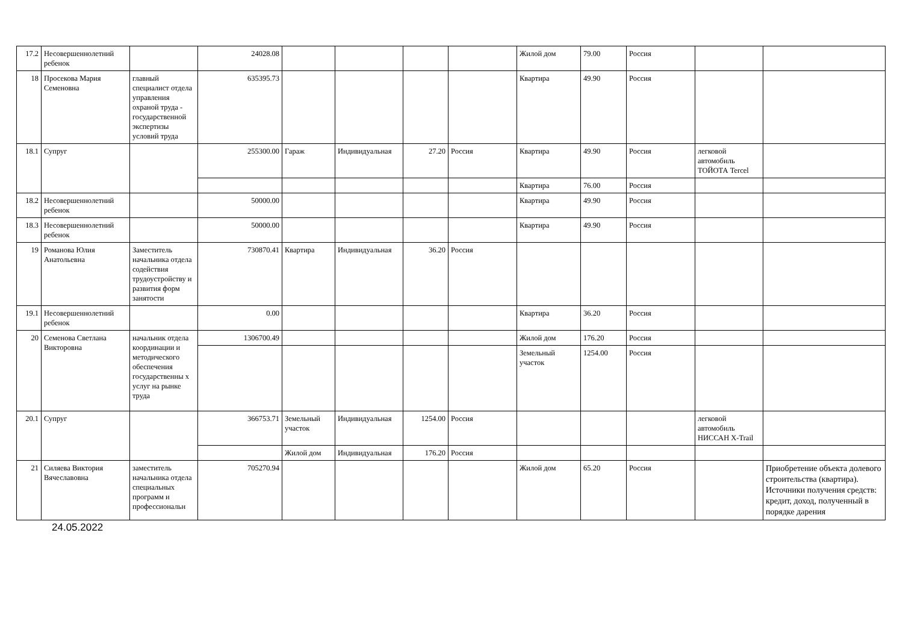| 17.2 | Несовершеннолетний ребенок | | 24028.08 | | | | | Жилой дом | 79.00 | Россия | | |
| 18 | Просекова Мария Семеновна | главный специалист отдела управления охраной труда - государственной экспертизы условий труда | 635395.73 | | | | | Квартира | 49.90 | Россия | | |
| 18.1 | Супруг | | 255300.00 | Гараж | Индивидуальная | 27.20 | Россия | Квартира | 49.90 | Россия | легковой автомобиль ТОЙОТА Tercel | |
| | | | | | | | | Квартира | 76.00 | Россия | | |
| 18.2 | Несовершеннолетний ребенок | | 50000.00 | | | | | Квартира | 49.90 | Россия | | |
| 18.3 | Несовершеннолетний ребенок | | 50000.00 | | | | | Квартира | 49.90 | Россия | | |
| 19 | Романова Юлия Анатольевна | Заместитель начальника отдела содействия трудоустройству и развития форм занятости | 730870.41 | Квартира | Индивидуальная | 36.20 | Россия | | | | | |
| 19.1 | Несовершеннолетний ребенок | | 0.00 | | | | | Квартира | 36.20 | Россия | | |
| 20 | Семенова Светлана Викторовна | начальник отдела координации и методического обеспечения государственны х услуг на рынке труда | 1306700.49 | | | | | Жилой дом | 176.20 | Россия | | |
| | | | | | | | | Земельный участок | 1254.00 | Россия | | |
| 20.1 | Супруг | | 366753.71 | Земельный участок | Индивидуальная | 1254.00 | Россия | | | | легковой автомобиль НИССАН X-Trail | |
| | | | | Жилой дом | Индивидуальная | 176.20 | Россия | | | | | |
| 21 | Силяева Виктория Вячеславовна | заместитель начальника отдела специальных программ и профессиональн | 705270.94 | | | | | Жилой дом | 65.20 | Россия | | Приобретение объекта долевого строительства (квартира). Источники получения средств: кредит, доход, полученный в порядке дарения |
24.05.2022